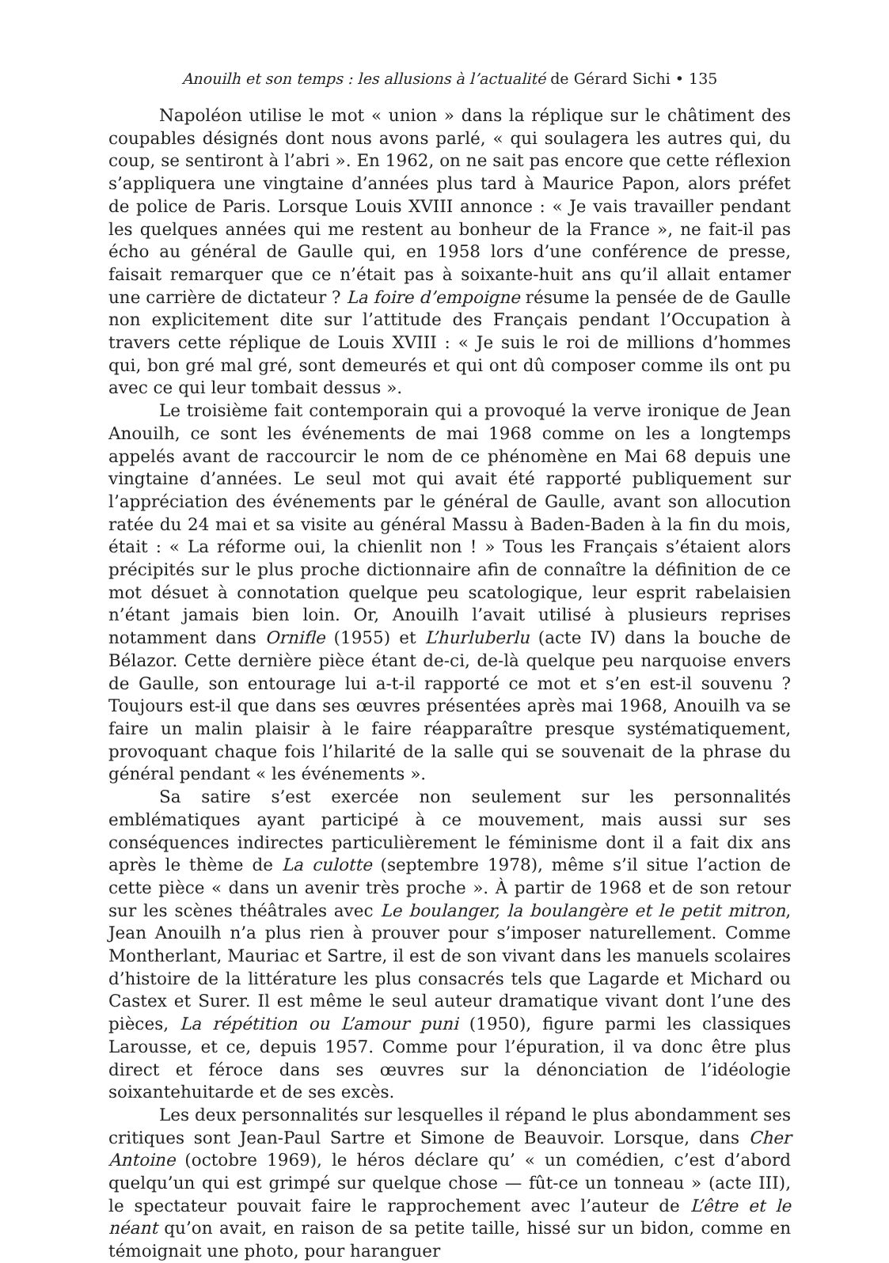Anouilh et son temps : les allusions à l’actualité de Gérard Sichi • 135
Napoléon utilise le mot « union » dans la réplique sur le châtiment des coupables désignés dont nous avons parlé, « qui soulagera les autres qui, du coup, se sentiront à l’abri ». En 1962, on ne sait pas encore que cette réflexion s’appliquera une vingtaine d’années plus tard à Maurice Papon, alors préfet de police de Paris. Lorsque Louis XVIII annonce : « Je vais travailler pendant les quelques années qui me restent au bonheur de la France », ne fait-il pas écho au général de Gaulle qui, en 1958 lors d’une conférence de presse, faisait remarquer que ce n’était pas à soixante-huit ans qu’il allait entamer une carrière de dictateur ? La foire d’empoigne résume la pensée de de Gaulle non explicitement dite sur l’attitude des Français pendant l’Occupation à travers cette réplique de Louis XVIII : « Je suis le roi de millions d’hommes qui, bon gré mal gré, sont demeurés et qui ont dû composer comme ils ont pu avec ce qui leur tombait dessus ».
Le troisième fait contemporain qui a provoqué la verve ironique de Jean Anouilh, ce sont les événements de mai 1968 comme on les a longtemps appelés avant de raccourcir le nom de ce phénomène en Mai 68 depuis une vingtaine d’années. Le seul mot qui avait été rapporté publiquement sur l’appréciation des événements par le général de Gaulle, avant son allocution ratée du 24 mai et sa visite au général Massu à Baden-Baden à la fin du mois, était : « La réforme oui, la chienlit non ! » Tous les Français s’étaient alors précipités sur le plus proche dictionnaire afin de connaître la définition de ce mot désuet à connotation quelque peu scatologique, leur esprit rabelaisien n’étant jamais bien loin. Or, Anouilh l’avait utilisé à plusieurs reprises notamment dans Ornifle (1955) et L’hurluberlu (acte IV) dans la bouche de Bélazor. Cette dernière pièce étant de-ci, de-là quelque peu narquoise envers de Gaulle, son entourage lui a-t-il rapporté ce mot et s’en est-il souvenu ? Toujours est-il que dans ses œuvres présentées après mai 1968, Anouilh va se faire un malin plaisir à le faire réapparaître presque systématiquement, provoquant chaque fois l’hilarité de la salle qui se souvenait de la phrase du général pendant « les événements ».
Sa satire s’est exercée non seulement sur les personnalités emblématiques ayant participé à ce mouvement, mais aussi sur ses conséquences indirectes particulièrement le féminisme dont il a fait dix ans après le thème de La culotte (septembre 1978), même s’il situe l’action de cette pièce « dans un avenir très proche ». À partir de 1968 et de son retour sur les scènes théâtrales avec Le boulanger, la boulangère et le petit mitron, Jean Anouilh n’a plus rien à prouver pour s’imposer naturellement. Comme Montherlant, Mauriac et Sartre, il est de son vivant dans les manuels scolaires d’histoire de la littérature les plus consacrés tels que Lagarde et Michard ou Castex et Surer. Il est même le seul auteur dramatique vivant dont l’une des pièces, La répétition ou L’amour puni (1950), figure parmi les classiques Larousse, et ce, depuis 1957. Comme pour l’épuration, il va donc être plus direct et féroce dans ses œuvres sur la dénonciation de l’idéologie soixantehuitarde et de ses excès.
Les deux personnalités sur lesquelles il répand le plus abondamment ses critiques sont Jean-Paul Sartre et Simone de Beauvoir. Lorsque, dans Cher Antoine (octobre 1969), le héros déclare qu’ « un comédien, c’est d’abord quelqu’un qui est grimpé sur quelque chose — fût-ce un tonneau » (acte III), le spectateur pouvait faire le rapprochement avec l’auteur de L’être et le néant qu’on avait, en raison de sa petite taille, hissé sur un bidon, comme en témoignait une photo, pour haranguer